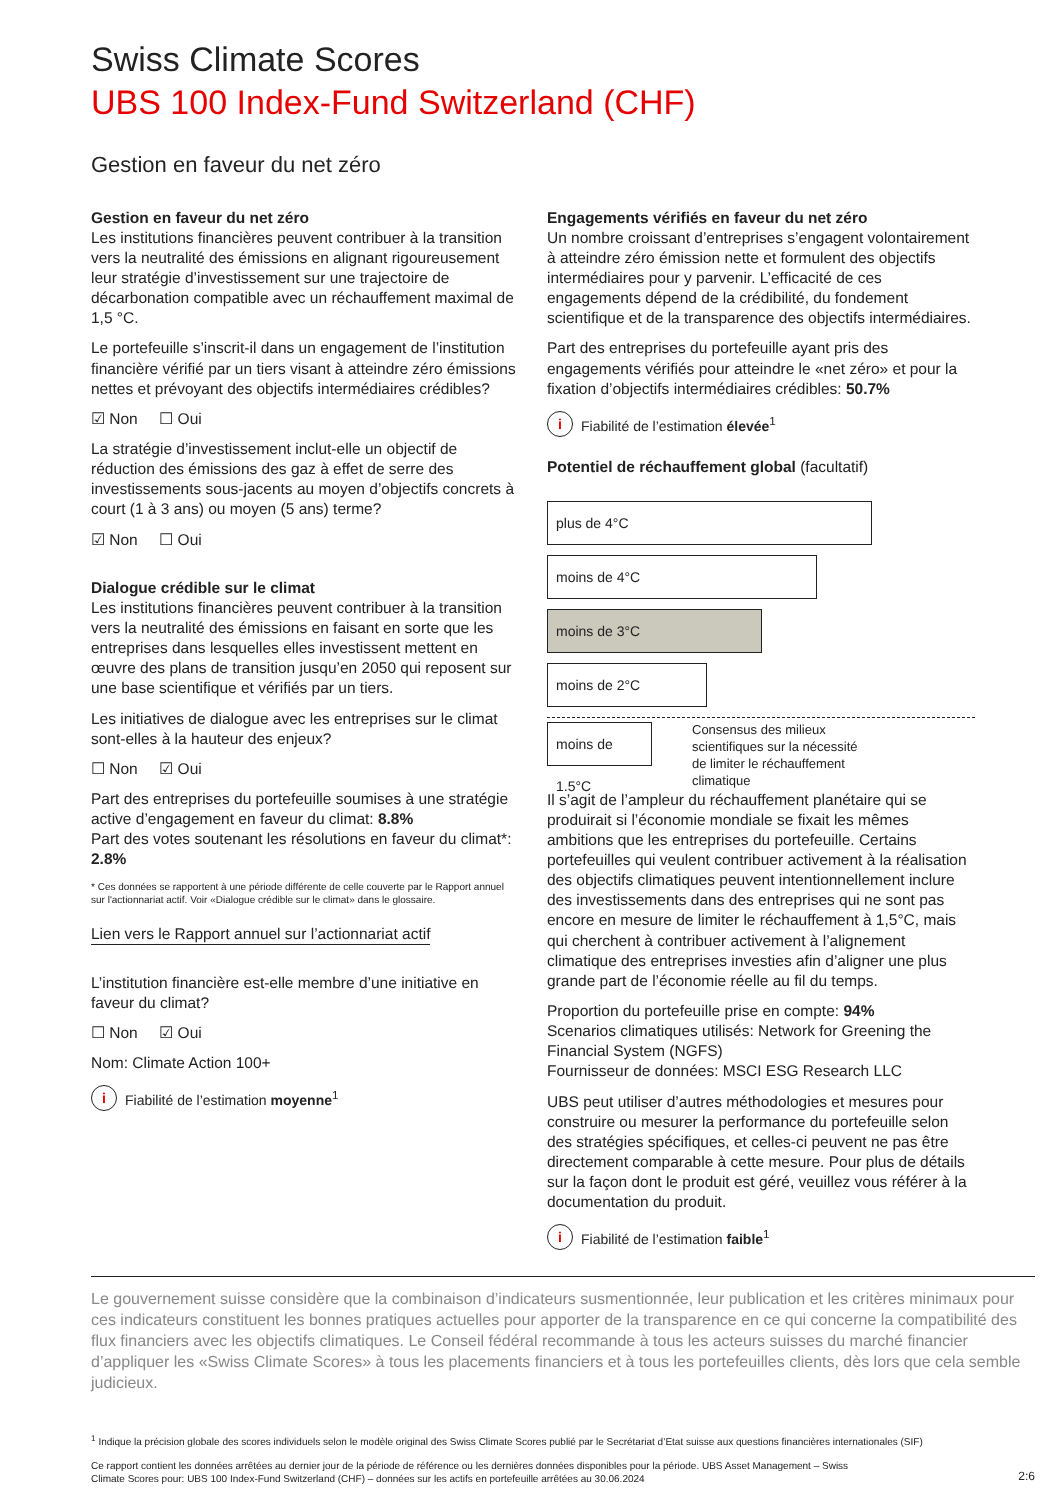Swiss Climate Scores
UBS 100 Index-Fund Switzerland (CHF)
Gestion en faveur du net zéro
Gestion en faveur du net zéro
Les institutions financières peuvent contribuer à la transition vers la neutralité des émissions en alignant rigoureusement leur stratégie d’investissement sur une trajectoire de décarbonation compatible avec un réchauffement maximal de 1,5 °C.
Le portefeuille s’inscrit-il dans un engagement de l’institution financière vérifié par un tiers visant à atteindre zéro émissions nettes et prévoyant des objectifs intermédiaires crédibles?
☑ Non ☐ Oui
La stratégie d’investissement inclut-elle un objectif de réduction des émissions des gaz à effet de serre des investissements sous-jacents au moyen d’objectifs concrets à court (1 à 3 ans) ou moyen (5 ans) terme?
☑ Non ☐ Oui
Dialogue crédible sur le climat
Les institutions financières peuvent contribuer à la transition vers la neutralité des émissions en faisant en sorte que les entreprises dans lesquelles elles investissent mettent en œuvre des plans de transition jusqu’en 2050 qui reposent sur une base scientifique et vérifiés par un tiers.
Les initiatives de dialogue avec les entreprises sur le climat sont-elles à la hauteur des enjeux?
☐ Non ☑ Oui
Part des entreprises du portefeuille soumises à une stratégie active d’engagement en faveur du climat: 8.8%
Part des votes soutenant les résolutions en faveur du climat*: 2.8%
* Ces données se rapportent à une période différente de celle couverte par le Rapport annuel sur l'actionnariat actif. Voir «Dialogue crédible sur le climat» dans le glossaire.
Lien vers le Rapport annuel sur l’actionnariat actif
L’institution financière est-elle membre d’une initiative en faveur du climat?
☐ Non ☑ Oui
Nom: Climate Action 100+
i Fiabilité de l’estimation moyenne<sup>1</sup>
Engagements vérifiés en faveur du net zéro
Un nombre croissant d’entreprises s’engagent volontairement à atteindre zéro émission nette et formulent des objectifs intermédiaires pour y parvenir. L’efficacité de ces engagements dépend de la crédibilité, du fondement scientifique et de la transparence des objectifs intermédiaires.
Part des entreprises du portefeuille ayant pris des engagements vérifiés pour atteindre le «net zéro» et pour la fixation d’objectifs intermédiaires crédibles: 50.7%
i Fiabilité de l’estimation élevée<sup>1</sup>
Potentiel de réchauffement global (facultatif)
plus de 4°C
moins de 4°C
moins de 3°C
moins de 2°C
moins de 1.5°C
Consensus des milieux scientifiques sur la nécessité de limiter le réchauffement climatique
Il s’agit de l’ampleur du réchauffement planétaire qui se produirait si l’économie mondiale se fixait les mêmes ambitions que les entreprises du portefeuille. Certains portefeuilles qui veulent contribuer activement à la réalisation des objectifs climatiques peuvent intentionnellement inclure des investissements dans des entreprises qui ne sont pas encore en mesure de limiter le réchauffement à 1,5°C, mais qui cherchent à contribuer activement à l’alignement climatique des entreprises investies afin d’aligner une plus grande part de l’économie réelle au fil du temps.
Proportion du portefeuille prise en compte: 94%
Scenarios climatiques utilisés: Network for Greening the Financial System (NGFS)
Fournisseur de données: MSCI ESG Research LLC
UBS peut utiliser d’autres méthodologies et mesures pour construire ou mesurer la performance du portefeuille selon des stratégies spécifiques, et celles-ci peuvent ne pas être directement comparable à cette mesure. Pour plus de détails sur la façon dont le produit est géré, veuillez vous référer à la documentation du produit.
i Fiabilité de l’estimation faible<sup>1</sup>
Le gouvernement suisse considère que la combinaison d’indicateurs susmentionnée, leur publication et les critères minimaux pour ces indicateurs constituent les bonnes pratiques actuelles pour apporter de la transparence en ce qui concerne la compatibilité des flux financiers avec les objectifs climatiques. Le Conseil fédéral recommande à tous les acteurs suisses du marché financier d’appliquer les «Swiss Climate Scores» à tous les placements financiers et à tous les portefeuilles clients, dès lors que cela semble judicieux.
<sup>1</sup> Indique la précision globale des scores individuels selon le modèle original des Swiss Climate Scores publié par le Secrétariat d’Etat suisse aux questions financières internationales (SIF)
Ce rapport contient les données arrêtées au dernier jour de la période de référence ou les dernières données disponibles pour la période. UBS Asset Management – Swiss
Climate Scores pour: UBS 100 Index-Fund Switzerland (CHF) – données sur les actifs en portefeuille arrêtées au 30.06.2024 2:6